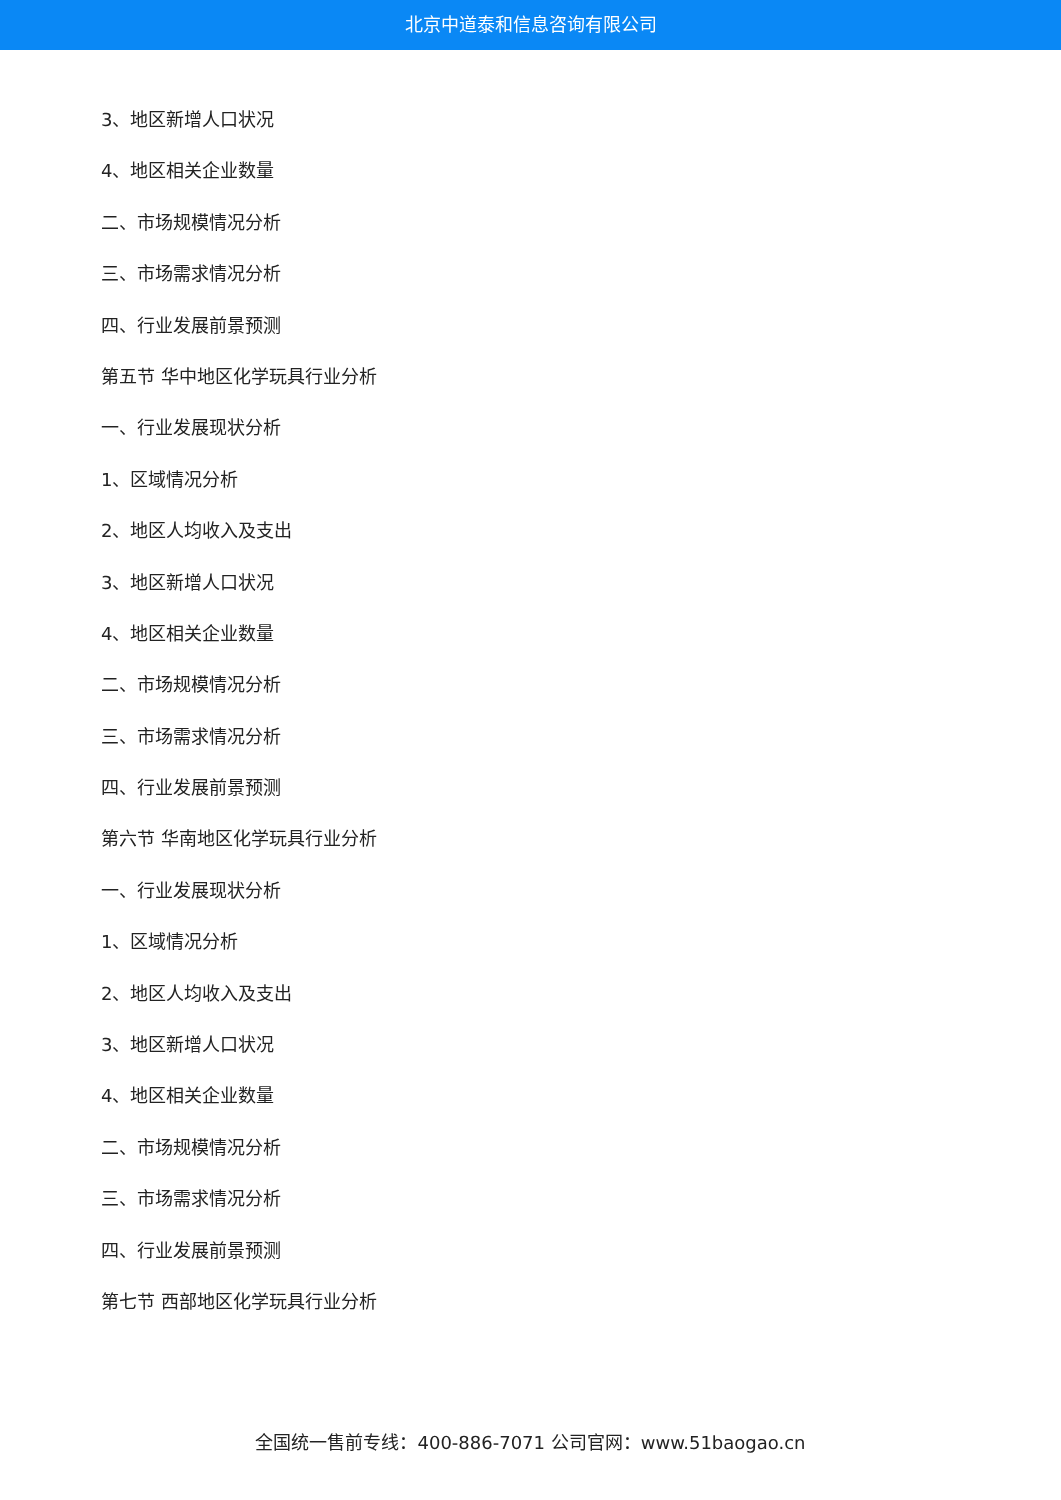北京中道泰和信息咨询有限公司
3、地区新增人口状况
4、地区相关企业数量
二、市场规模情况分析
三、市场需求情况分析
四、行业发展前景预测
第五节 华中地区化学玩具行业分析
一、行业发展现状分析
1、区域情况分析
2、地区人均收入及支出
3、地区新增人口状况
4、地区相关企业数量
二、市场规模情况分析
三、市场需求情况分析
四、行业发展前景预测
第六节 华南地区化学玩具行业分析
一、行业发展现状分析
1、区域情况分析
2、地区人均收入及支出
3、地区新增人口状况
4、地区相关企业数量
二、市场规模情况分析
三、市场需求情况分析
四、行业发展前景预测
第七节 西部地区化学玩具行业分析
全国统一售前专线：400-886-7071 公司官网：www.51baogao.cn